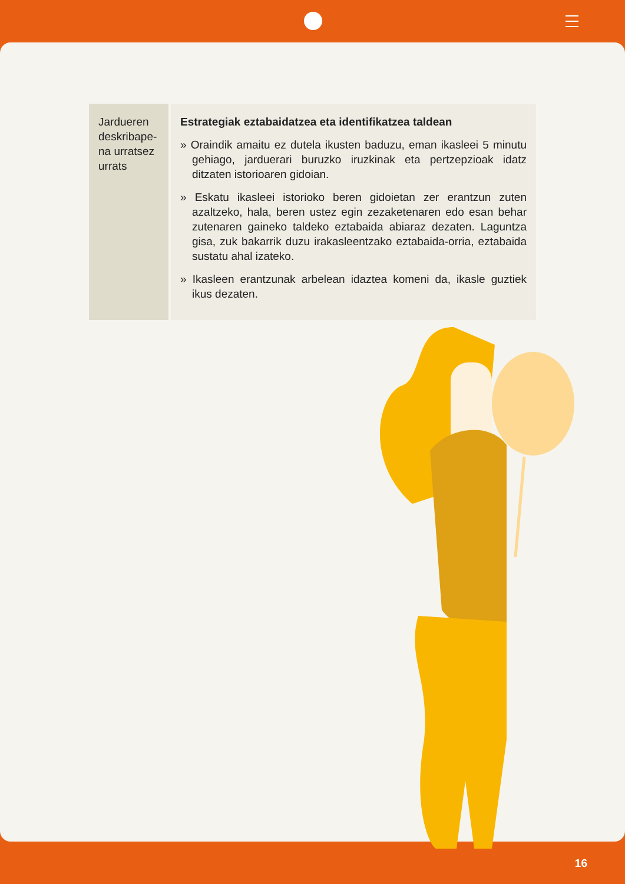| Jardueren deskribape-na urratsez urrats | Estrategiak eztabaidatzea eta identifikatzea taldean » Oraindik amaitu ez dutela ikusten baduzu, eman ikasleei 5 minutu gehiago, jarduerari buruzko iruzkinak eta pertzepzioak idatz ditzaten istorioaren gidoian. » Eskatu ikasleei istorioko beren gidoietan zer erantzun zuten azaltzeko, hala, beren ustez egin zezaketenaren edo esan behar zutenaren gaineko taldeko eztabaida abiaraz dezaten. Laguntza gisa, zuk bakarrik duzu irakasleentzako eztabaida-orria, eztabaida sustatu ahal izateko. » Ikasleen erantzunak arbelean idaztea komeni da, ikasle guztiek ikus dezaten. |
16